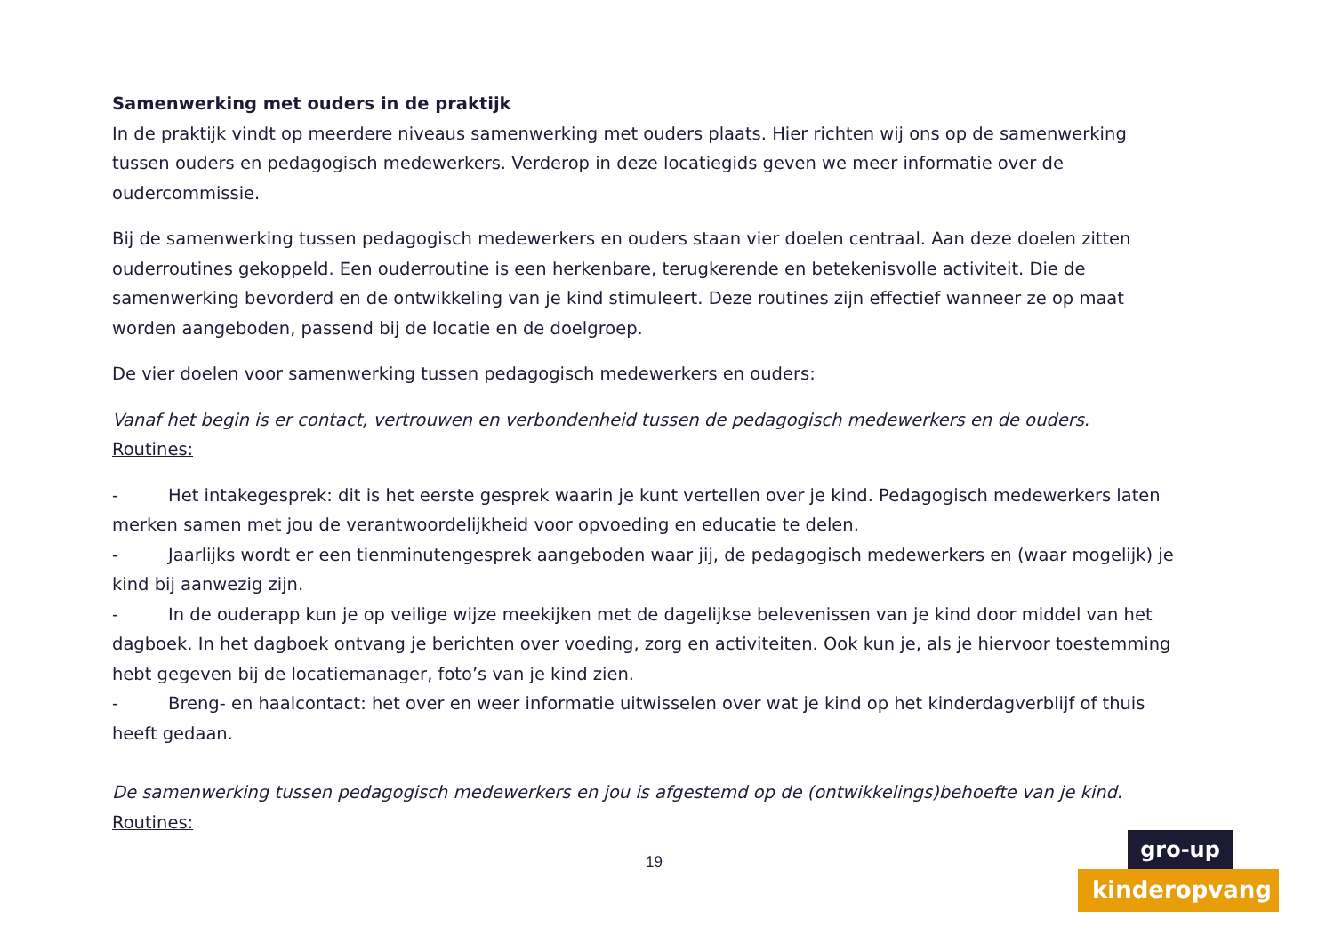Samenwerking met ouders in de praktijk
In de praktijk vindt op meerdere niveaus samenwerking met ouders plaats. Hier richten wij ons op de samenwerking tussen ouders en pedagogisch medewerkers. Verderop in deze locatiegids geven we meer informatie over de oudercommissie.
Bij de samenwerking tussen pedagogisch medewerkers en ouders staan vier doelen centraal. Aan deze doelen zitten ouderroutines gekoppeld. Een ouderroutine is een herkenbare, terugkerende en betekenisvolle activiteit. Die de samenwerking bevorderd en de ontwikkeling van je kind stimuleert. Deze routines zijn effectief wanneer ze op maat worden aangeboden, passend bij de locatie en de doelgroep.
De vier doelen voor samenwerking tussen pedagogisch medewerkers en ouders:
Vanaf het begin is er contact, vertrouwen en verbondenheid tussen de pedagogisch medewerkers en de ouders.
Routines:
- Het intakegesprek: dit is het eerste gesprek waarin je kunt vertellen over je kind. Pedagogisch medewerkers laten merken samen met jou de verantwoordelijkheid voor opvoeding en educatie te delen.
- Jaarlijks wordt er een tienminutengesprek aangeboden waar jij, de pedagogisch medewerkers en (waar mogelijk) je kind bij aanwezig zijn.
- In de ouderapp kun je op veilige wijze meekijken met de dagelijkse belevenissen van je kind door middel van het dagboek. In het dagboek ontvang je berichten over voeding, zorg en activiteiten. Ook kun je, als je hiervoor toestemming hebt gegeven bij de locatiemanager, foto’s van je kind zien.
- Breng- en haalcontact: het over en weer informatie uitwisselen over wat je kind op het kinderdagverblijf of thuis heeft gedaan.
De samenwerking tussen pedagogisch medewerkers en jou is afgestemd op de (ontwikkelings)behoefte van je kind.
Routines:
19
gro-up
kinderopvang